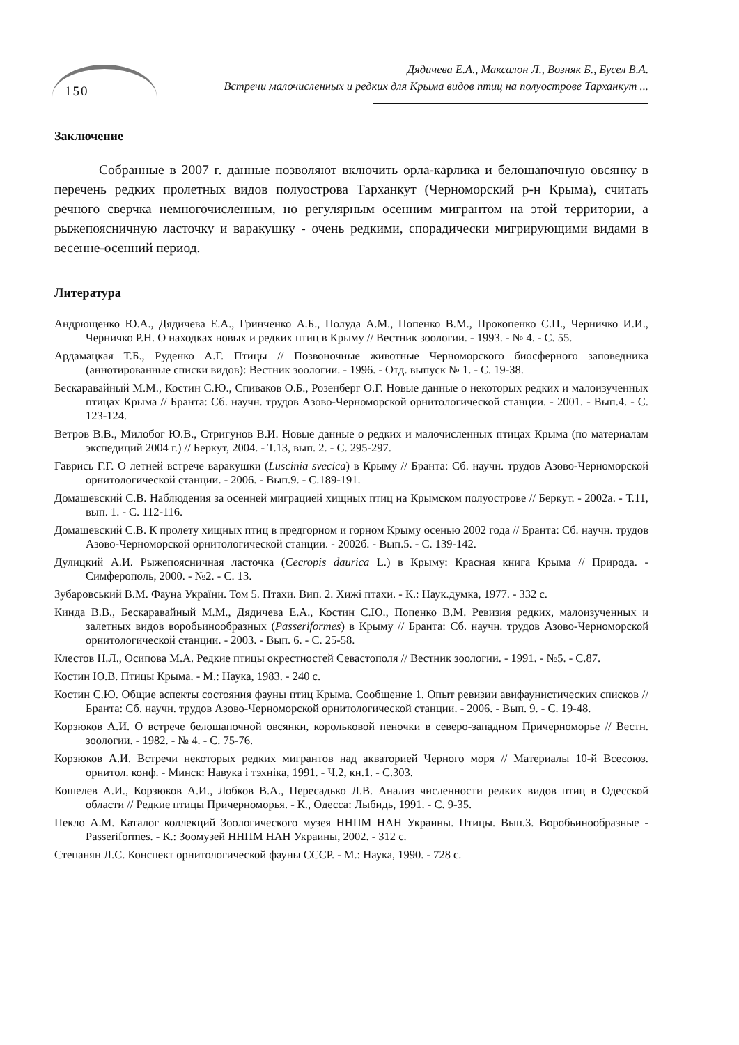150
Дядичева Е.А., Максалон Л., Возняк Б., Бусел В.А.
Встречи малочисленных и редких для Крыма видов птиц на полуострове Тарханкут ...
Заключение
Собранные в 2007 г. данные позволяют включить орла-карлика и белошапочную овсянку в перечень редких пролетных видов полуострова Тарханкут (Черноморский р-н Крыма), считать речного сверчка немногочисленным, но регулярным осенним мигрантом на этой территории, а рыжепоясничную ласточку и варакушку - очень редкими, спорадически мигрирующими видами в весенне-осенний период.
Литература
Андрющенко Ю.А., Дядичева Е.А., Гринченко А.Б., Полуда А.М., Попенко В.М., Прокопенко С.П., Черничко И.И., Черничко Р.Н. О находках новых и редких птиц в Крыму // Вестник зоологии. - 1993. - № 4. - С. 55.
Ардамацкая Т.Б., Руденко А.Г. Птицы // Позвоночные животные Черноморского биосферного заповедника (аннотированные списки видов): Вестник зоологии. - 1996. - Отд. выпуск № 1. - С. 19-38.
Бескаравайный М.М., Костин С.Ю., Спиваков О.Б., Розенберг О.Г. Новые данные о некоторых редких и малоизученных птицах Крыма // Бранта: Сб. научн. трудов Азово-Черноморской орнитологической станции. - 2001. - Вып.4. - С. 123-124.
Ветров В.В., Милобог Ю.В., Стригунов В.И. Новые данные о редких и малочисленных птицах Крыма (по материалам экспедиций 2004 г.) // Беркут, 2004. - Т.13, вып. 2. - С. 295-297.
Гаврись Г.Г. О летней встрече варакушки (Luscinia svecica) в Крыму // Бранта: Сб. научн. трудов Азово-Черноморской орнитологической станции. - 2006. - Вып.9. - С.189-191.
Домашевский С.В. Наблюдения за осенней миграцией хищных птиц на Крымском полуострове // Беркут. - 2002а. - Т.11, вып. 1. - С. 112-116.
Домашевский С.В. К пролету хищных птиц в предгорном и горном Крыму осенью 2002 года // Бранта: Сб. научн. трудов Азово-Черноморской орнитологической станции. - 2002б. - Вып.5. - С. 139-142.
Дулицкий А.И. Рыжепоясничная ласточка (Cecropis daurica L.) в Крыму: Красная книга Крыма // Природа. - Симферополь, 2000. - №2. - С. 13.
Зубаровський В.М. Фауна України. Том 5. Птахи. Вип. 2. Хижі птахи. - К.: Наук.думка, 1977. - 332 с.
Кинда В.В., Бескаравайный М.М., Дядичева Е.А., Костин С.Ю., Попенко В.М. Ревизия редких, малоизученных и залетных видов воробьинообразных (Passeriformes) в Крыму // Бранта: Сб. научн. трудов Азово-Черноморской орнитологической станции. - 2003. - Вып. 6. - С. 25-58.
Клестов Н.Л., Осипова М.А. Редкие птицы окрестностей Севастополя // Вестник зоологии. - 1991. - №5. - С.87.
Костин Ю.В. Птицы Крыма. - М.: Наука, 1983. - 240 с.
Костин С.Ю. Общие аспекты состояния фауны птиц Крыма. Сообщение 1. Опыт ревизии авифаунистических списков // Бранта: Сб. научн. трудов Азово-Черноморской орнитологической станции. - 2006. - Вып. 9. - С. 19-48.
Корзюков А.И. О встрече белошапочной овсянки, корольковой пеночки в северо-западном Причерноморье // Вестн. зоологии. - 1982. - № 4. - С. 75-76.
Корзюков А.И. Встречи некоторых редких мигрантов над акваторией Черного моря // Материалы 10-й Всесоюз. орнитол. конф. - Минск: Навука і тэхніка, 1991. - Ч.2, кн.1. - С.303.
Кошелев А.И., Корзюков А.И., Лобков В.А., Пересадько Л.В. Анализ численности редких видов птиц в Одесской области // Редкие птицы Причерноморья. - К., Одесса: Лыбидь, 1991. - С. 9-35.
Пекло А.М. Каталог коллекций Зоологического музея ННПМ НАН Украины. Птицы. Вып.3. Воробьинообразные - Passeriformes. - К.: Зоомузей ННПМ НАН Украины, 2002. - 312 с.
Степанян Л.С. Конспект орнитологической фауны СССР. - М.: Наука, 1990. - 728 с.